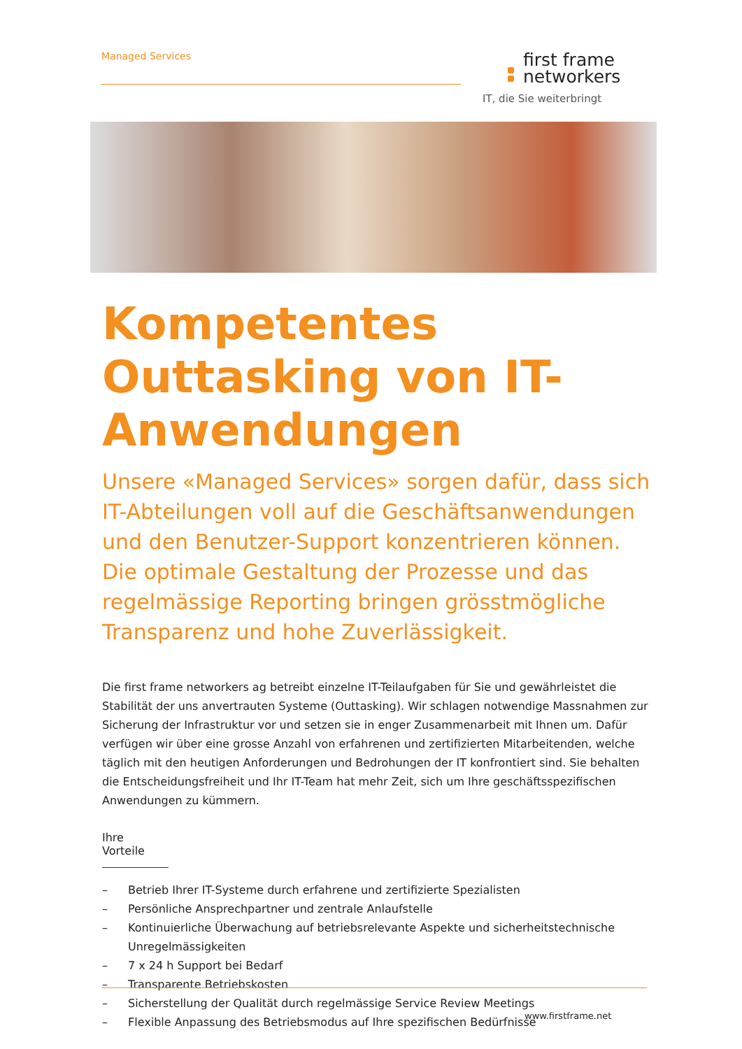Managed Services
first frame
networkers
IT, die Sie weiterbringt
Kompetentes Outtasking von IT-Anwendungen
Unsere «Managed Services» sorgen dafür, dass sich IT-Abteilungen voll auf die Geschäftsanwendungen und den Benutzer-Support konzentrieren können. Die optimale Gestaltung der Prozesse und das regel­mässige Reporting bringen grösstmögliche Transpa­renz und hohe Zuverlässigkeit.
Die first frame networkers ag betreibt einzelne IT-Teilaufgaben für Sie und gewährleistet die Stabilität der uns anvertrauten Systeme (Outtasking). Wir schlagen notwendige Massnahmen zur Sicherung der Infrastruktur vor und setzen sie in enger Zusammenarbeit mit Ihnen um. Dafür verfügen wir über eine grosse Anzahl von erfahrenen und zertifizierten Mitarbeitenden, welche täglich mit den heutigen Anforderungen und Bedrohungen der IT konfrontiert sind. Sie behalten die Entscheidungsfreiheit und Ihr IT-Team hat mehr Zeit, sich um Ihre geschäfts­spezifischen Anwendungen zu kümmern.
Ihre Vorteile
– Betrieb Ihrer IT-Systeme durch erfahrene und zertifizierte Spezialisten
– Persönliche Ansprechpartner und zentrale Anlaufstelle
– Kontinuierliche Überwachung auf betriebsrelevante Aspekte und sicherheits­technische Unregelmässigkeiten
– 7 x 24 h Support bei Bedarf
– Transparente Betriebskosten
– Sicherstellung der Qualität durch regelmässige Service Review Meetings
– Flexible Anpassung des Betriebsmodus auf Ihre spezifischen Bedürfnisse
www.firstframe.net